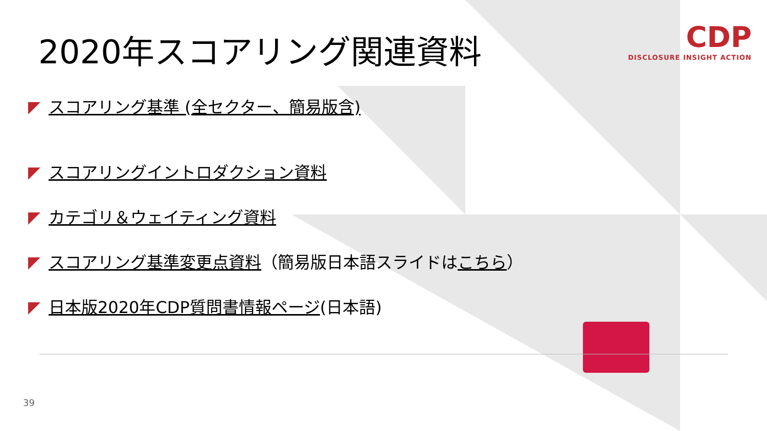CDP
DISCLOSURE INSIGHT ACTION
2020年スコアリング関連資料
スコアリング基準 (全セクター、簡易版含)
スコアリングイントロダクション資料
カテゴリ＆ウェイティング資料
スコアリング基準変更点資料（簡易版日本語スライドはこちら）
日本版2020年CDP質問書情報ページ(日本語)
39